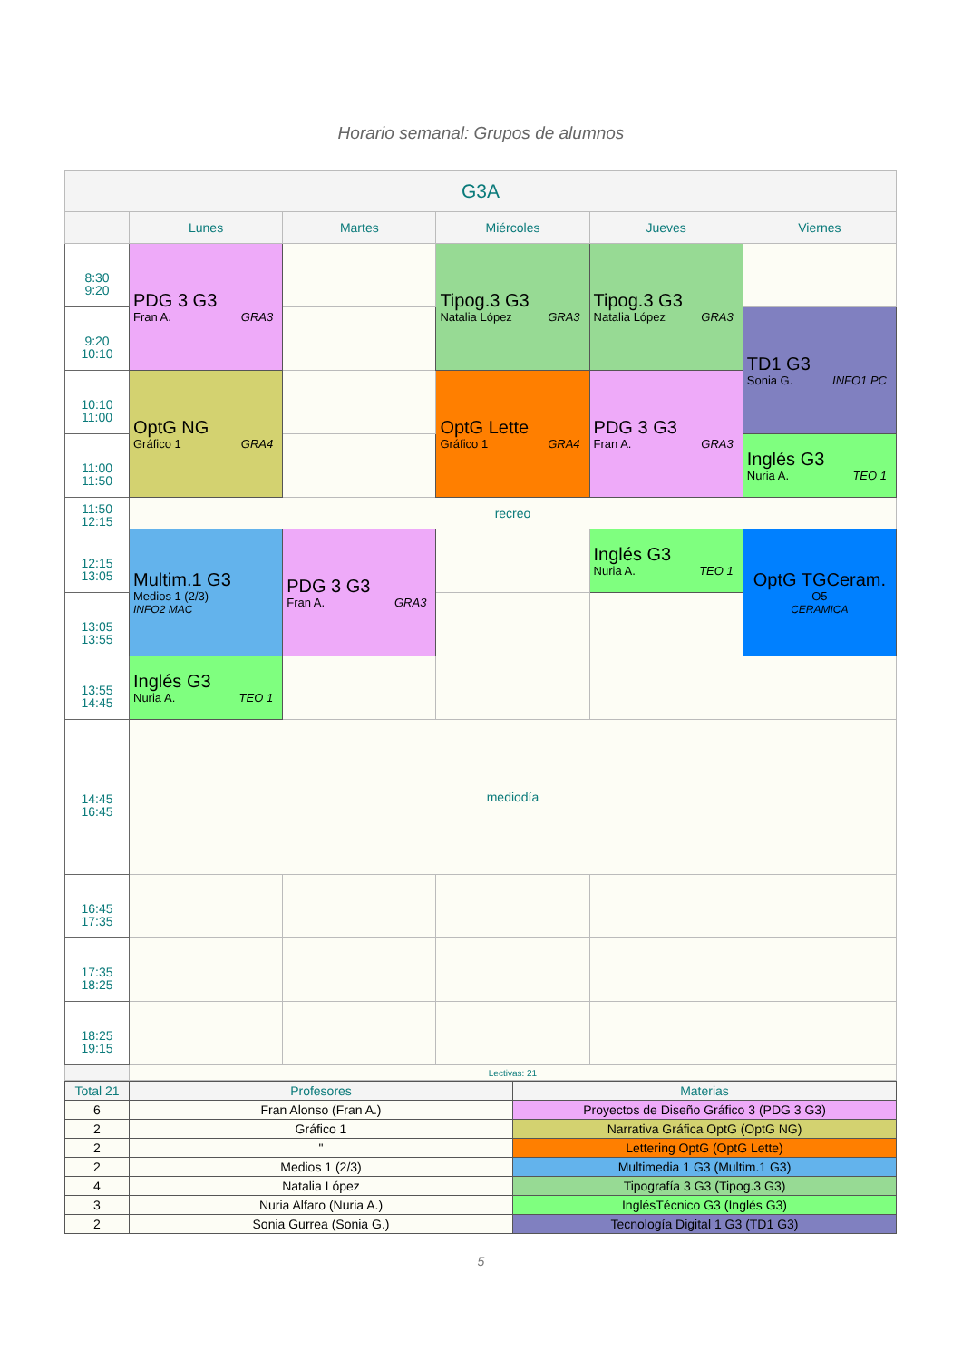Horario semanal: Grupos de alumnos
| G3A | | | | | |
| --- | --- | --- | --- | --- | --- |
| | Lunes | Martes | Miércoles | Jueves | Viernes |
| 8:30 9:20 | PDG 3 G3 Fran A. GRA3 | | Tipog.3 G3 Natalia López GRA3 | Tipog.3 G3 Natalia López GRA3 | |
| 9:20 10:10 | | | | | TD1 G3 Sonia G. INFO1 PC |
| 10:10 11:00 | OptG NG Gráfico 1 GRA4 | | OptG Lette Gráfico 1 GRA4 | PDG 3 G3 Fran A. GRA3 | |
| 11:00 11:50 | | | | | Inglés G3 Nuria A. TEO 1 |
| 11:50 12:15 | recreo | | | | |
| 12:15 13:05 | Multim.1 G3 Medios 1 (2/3) INFO2 MAC | PDG 3 G3 Fran A. GRA3 | | Inglés G3 Nuria A. TEO 1 | OptG TGCeram. O5 CERAMICA |
| 13:05 13:55 | | | | | |
| 13:55 14:45 | Inglés G3 Nuria A. TEO 1 | | | | |
| 14:45 16:45 | mediodía | | | | |
| 16:45 17:35 | | | | | |
| 17:35 18:25 | | | | | |
| 18:25 19:15 | | | | | |
| | Lectivas: 21 | | | | |
| Total 21 | Profesores | Materias |
| 6 | Fran Alonso (Fran A.) | Proyectos de Diseño Gráfico 3 (PDG 3 G3) |
| 2 | Gráfico 1 | Narrativa Gráfica OptG (OptG NG) |
| 2 | " | Lettering OptG (OptG Lette) |
| 2 | Medios 1 (2/3) | Multimedia 1 G3 (Multim.1 G3) |
| 4 | Natalia López | Tipografía 3 G3 (Tipog.3 G3) |
| 3 | Nuria Alfaro (Nuria A.) | InglésTécnico G3 (Inglés G3) |
| 2 | Sonia Gurrea (Sonia G.) | Tecnología Digital 1 G3 (TD1 G3) |
5